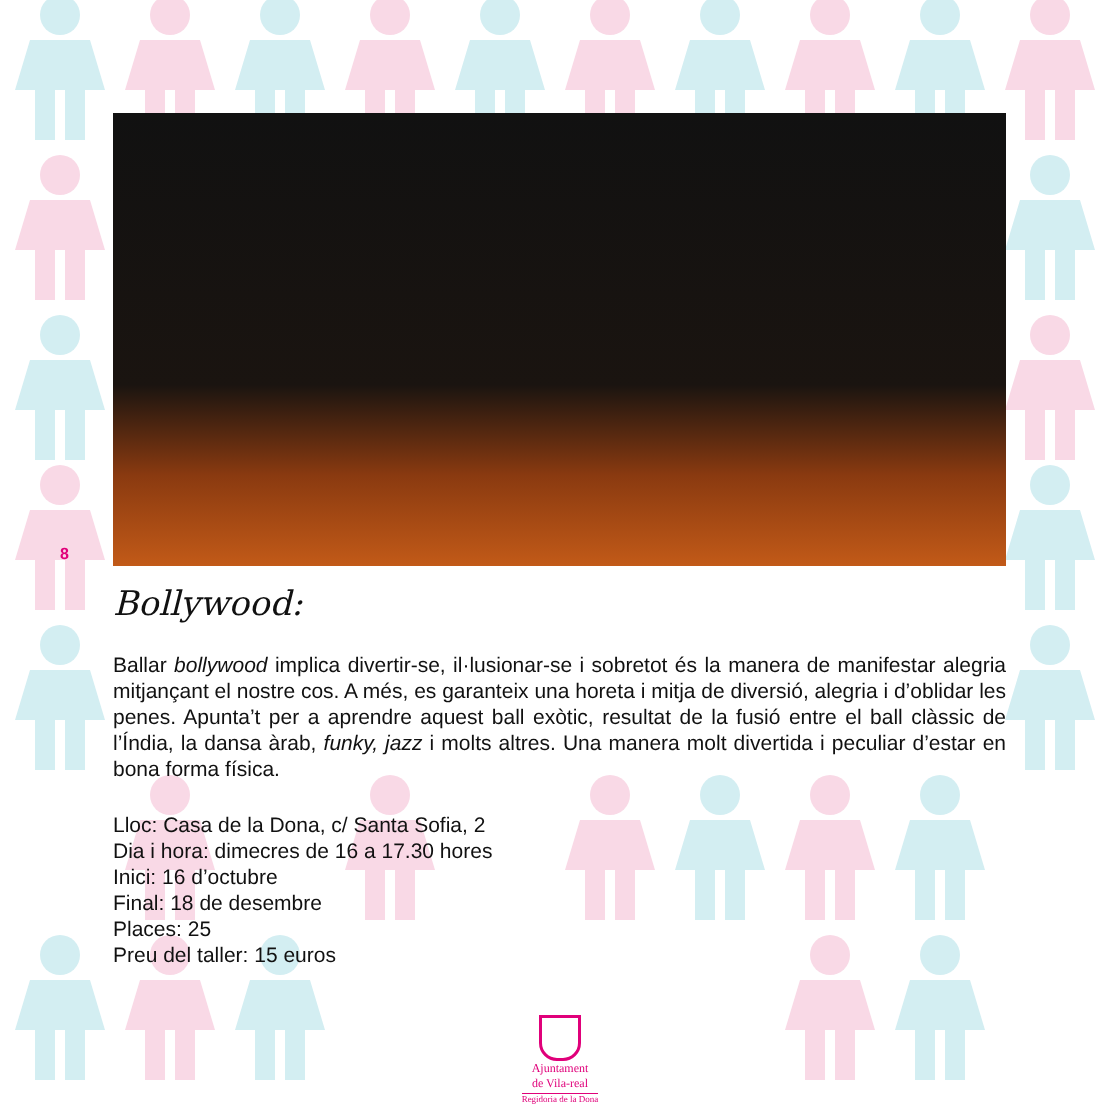8
Bollywood:
Ballar bollywood implica divertir-se, il·lusionar-se i sobretot és la manera de manifestar alegria mitjançant el nostre cos. A més, es garanteix una horeta i mitja de diversió, alegria i d’oblidar les penes. Apunta’t per a aprendre aquest ball exòtic, resultat de la fusió entre el ball clàssic de l’Índia, la dansa àrab, funky, jazz i molts altres. Una manera molt divertida i peculiar d’estar en bona forma física.
Lloc: Casa de la Dona, c/ Santa Sofia, 2
Dia i hora: dimecres de 16 a 17.30 hores
Inici: 16 d’octubre
Final: 18 de desembre
Places: 25
Preu del taller: 15 euros
Ajuntament
de Vila-real
Regidoria de la Dona